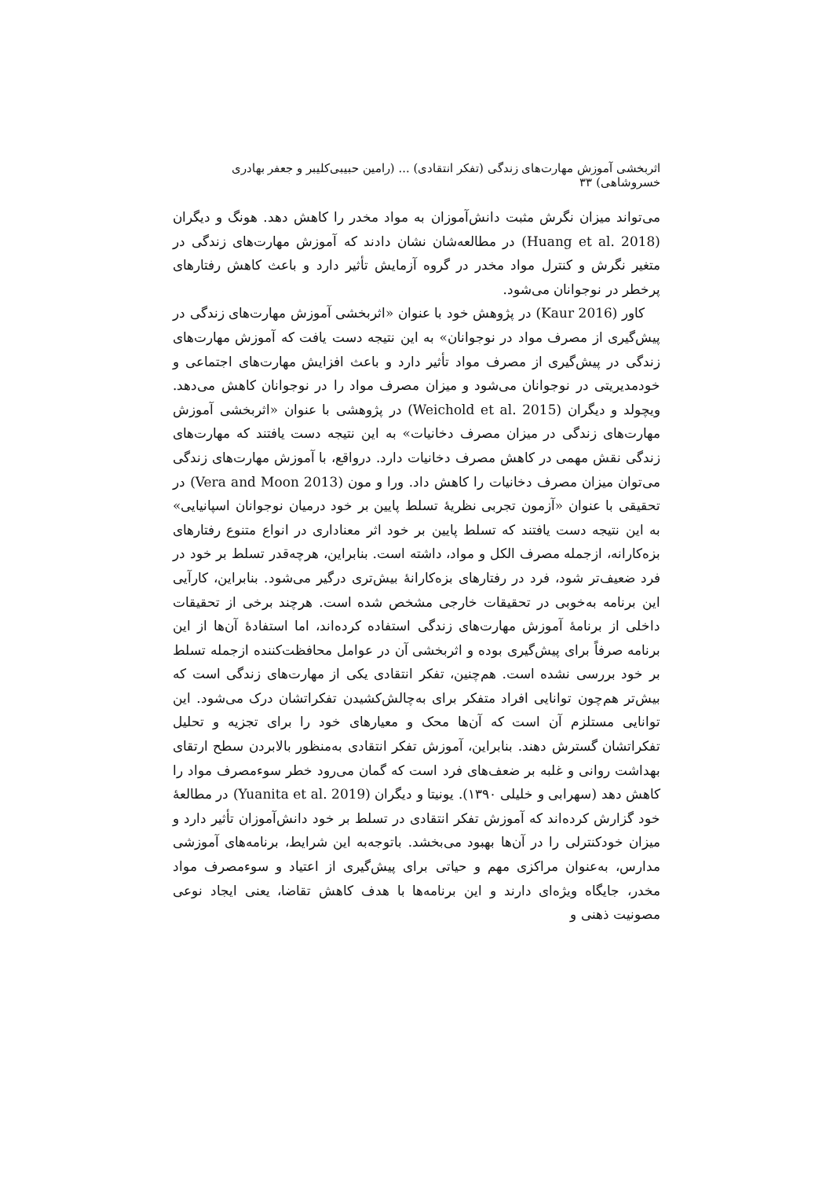اثربخشی آموزش مهارت‌های زندگی (تفکر انتقادی) ... (رامین حبیبی‌کلیبر و جعفر بهادری خسروشاهی) ۳۳
می‌تواند میزان نگرش مثبت دانش‌آموزان به مواد مخدر را کاهش دهد. هونگ و دیگران (Huang et al. 2018) در مطالعه‌شان نشان دادند که آموزش مهارت‌های زندگی در متغیر نگرش و کنترل مواد مخدر در گروه آزمایش تأثیر دارد و باعث کاهش رفتارهای پرخطر در نوجوانان می‌شود.
کاور (Kaur 2016) در پژوهش خود با عنوان «اثربخشی آموزش مهارت‌های زندگی در پیش‌گیری از مصرف مواد در نوجوانان» به این نتیجه دست یافت که آموزش مهارت‌های زندگی در پیش‌گیری از مصرف مواد تأثیر دارد و باعث افزایش مهارت‌های اجتماعی و خودمدیریتی در نوجوانان می‌شود و میزان مصرف مواد را در نوجوانان کاهش می‌دهد. ویچولد و دیگران (Weichold et al. 2015) در پژوهشی با عنوان «اثربخشی آموزش مهارت‌های زندگی در میزان مصرف دخانیات» به این نتیجه دست یافتند که مهارت‌های زندگی نقش مهمی در کاهش مصرف دخانیات دارد. درواقع، با آموزش مهارت‌های زندگی می‌توان میزان مصرف دخانیات را کاهش داد. ورا و مون (Vera and Moon 2013) در تحقیقی با عنوان «آزمون تجربی نظریهٔ تسلط پایین بر خود درمیان نوجوانان اسپانیایی» به این نتیجه دست یافتند که تسلط پایین بر خود اثر معناداری در انواع متنوع رفتارهای بزه‌کارانه، ازجمله مصرف الکل و مواد، داشته است. بنابراین، هرچه‌قدر تسلط بر خود در فرد ضعیف‌تر شود، فرد در رفتارهای بزه‌کارانهٔ بیش‌تری درگیر می‌شود. بنابراین، کارآیی این برنامه به‌خوبی در تحقیقات خارجی مشخص شده است. هرچند برخی از تحقیقات داخلی از برنامهٔ آموزش مهارت‌های زندگی استفاده کرده‌اند، اما استفادهٔ آن‌ها از این برنامه صرفاً برای پیش‌گیری بوده و اثربخشی آن در عوامل محافظت‌کننده ازجمله تسلط بر خود بررسی نشده است. هم‌چنین، تفکر انتقادی یکی از مهارت‌های زندگی است که بیش‌تر هم‌چون توانایی افراد متفکر برای به‌چالش‌کشیدن تفکراتشان درک می‌شود. این توانایی مستلزم آن است که آن‌ها محک و معیارهای خود را برای تجزیه و تحلیل تفکراتشان گسترش دهند. بنابراین، آموزش تفکر انتقادی به‌منظور بالابردن سطح ارتقای بهداشت روانی و غلبه بر ضعف‌های فرد است که گمان می‌رود خطر سوءمصرف مواد را کاهش دهد (سهرابی و خلیلی ۱۳۹۰). یونیتا و دیگران (Yuanita et al. 2019) در مطالعهٔ خود گزارش کرده‌اند که آموزش تفکر انتقادی در تسلط بر خود دانش‌آموزان تأثیر دارد و میزان خودکنترلی را در آن‌ها بهبود می‌بخشد. باتوجه‌به این شرایط، برنامه‌های آموزشی مدارس، به‌عنوان مراکزی مهم و حیاتی برای پیش‌گیری از اعتیاد و سوءمصرف مواد مخدر، جایگاه ویژه‌ای دارند و این برنامه‌ها با هدف کاهش تقاضا، یعنی ایجاد نوعی مصونیت ذهنی و